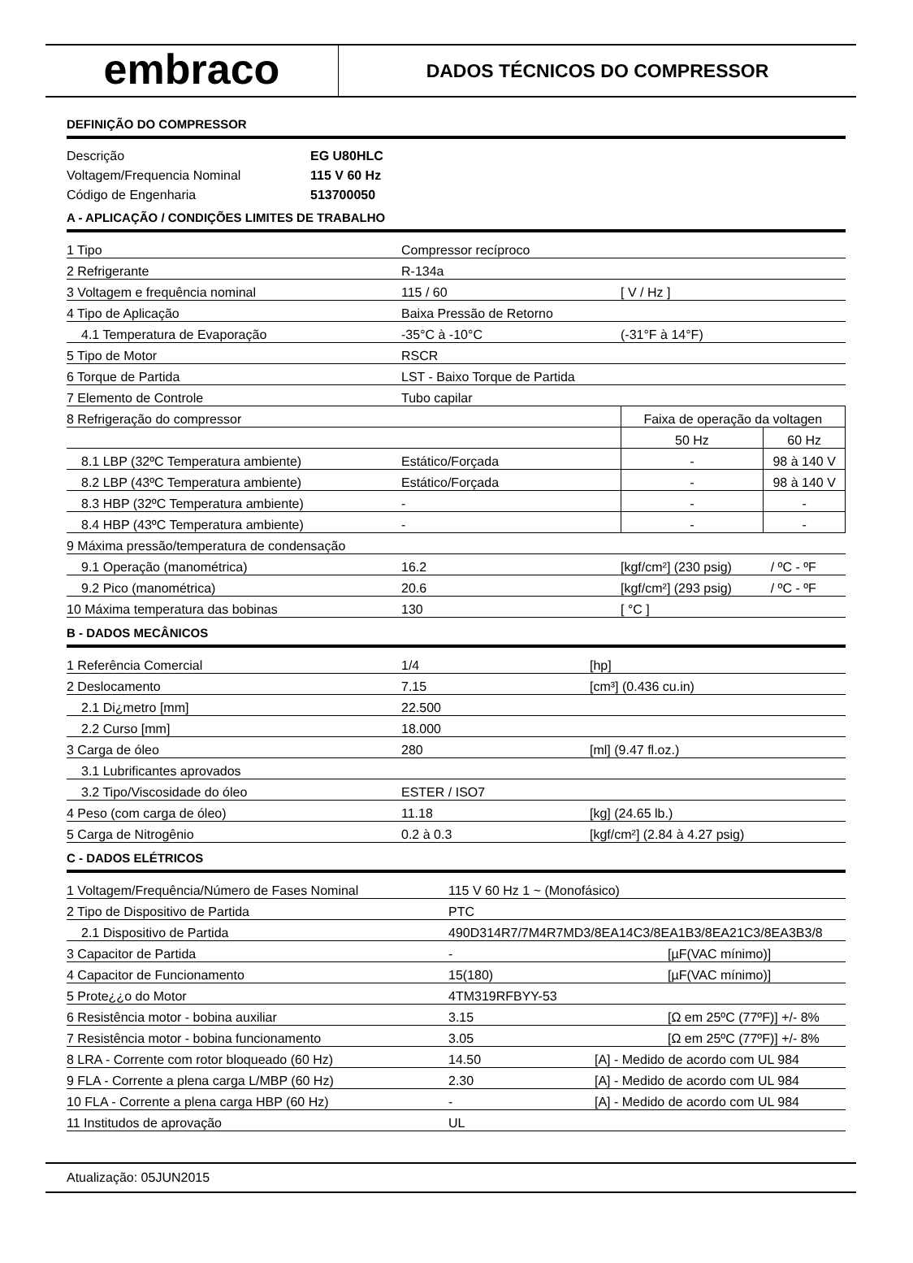embraco
DADOS TÉCNICOS DO COMPRESSOR
DEFINIÇÃO DO COMPRESSOR
| Descrição | EG U80HLC |
| Voltagem/Frequencia Nominal | 115 V 60 Hz |
| Código de Engenharia | 513700050 |
A - APLICAÇÃO / CONDIÇÕES LIMITES DE TRABALHO
| 1 Tipo | Compressor recíproco | | |
| 2 Refrigerante | R-134a | | |
| 3 Voltagem e frequência nominal | 115 / 60 | [ V / Hz ] | |
| 4 Tipo de Aplicação | Baixa Pressão de Retorno | | |
| 4.1 Temperatura de Evaporação | -35°C à -10°C | (-31°F à 14°F) | |
| 5 Tipo de Motor | RSCR | | |
| 6 Torque de Partida | LST - Baixo Torque de Partida | | |
| 7 Elemento de Controle | Tubo capilar | | |
| 8 Refrigeração do compressor | | Faixa de operação da voltagen | |
| | | 50 Hz | 60 Hz |
| 8.1 LBP (32ºC Temperatura ambiente) | Estático/Forçada | - | 98 à 140 V |
| 8.2 LBP (43ºC Temperatura ambiente) | Estático/Forçada | - | 98 à 140 V |
| 8.3 HBP (32ºC Temperatura ambiente) | - | - | - |
| 8.4 HBP (43ºC Temperatura ambiente) | - | - | - |
| 9 Máxima pressão/temperatura de condensação | | | |
| 9.1 Operação (manométrica) | 16.2 | [kgf/cm²] (230 psig) | / ºC - ºF |
| 9.2 Pico (manométrica) | 20.6 | [kgf/cm²] (293 psig) | / ºC - ºF |
| 10 Máxima temperatura das bobinas | 130 | [ °C ] | |
B - DADOS MECÂNICOS
| 1 Referência Comercial | 1/4 | [hp] |
| 2 Deslocamento | 7.15 | [cm³] (0.436 cu.in) |
| 2.1 Di¿metro [mm] | 22.500 | |
| 2.2 Curso [mm] | 18.000 | |
| 3 Carga de óleo | 280 | [ml] (9.47 fl.oz.) |
| 3.1 Lubrificantes aprovados | | |
| 3.2 Tipo/Viscosidade do óleo | ESTER / ISO7 | |
| 4 Peso (com carga de óleo) | 11.18 | [kg] (24.65 lb.) |
| 5 Carga de Nitrogênio | 0.2 à 0.3 | [kgf/cm²] (2.84 à 4.27 psig) |
C - DADOS ELÉTRICOS
| 1 Voltagem/Frequência/Número de Fases Nominal | 115 V 60 Hz 1 ~ (Monofásico) | |
| 2 Tipo de Dispositivo de Partida | PTC | |
| 2.1 Dispositivo de Partida | 490D314R7/7M4R7MD3/8EA14C3/8EA1B3/8EA21C3/8EA3B3/8 | |
| 3 Capacitor de Partida | - | [µF(VAC mínimo)] |
| 4 Capacitor de Funcionamento | 15(180) | [µF(VAC mínimo)] |
| 5 Prote¿¿o do Motor | 4TM319RFBYY-53 | |
| 6 Resistência motor - bobina auxiliar | 3.15 | [Ω em 25ºC (77ºF)] +/- 8% |
| 7 Resistência motor - bobina funcionamento | 3.05 | [Ω em 25ºC (77ºF)] +/- 8% |
| 8 LRA - Corrente com rotor bloqueado (60 Hz) | 14.50 | [A] - Medido de acordo com UL 984 |
| 9 FLA - Corrente a plena carga L/MBP (60 Hz) | 2.30 | [A] - Medido de acordo com UL 984 |
| 10 FLA - Corrente a plena carga HBP (60 Hz) | - | [A] - Medido de acordo com UL 984 |
| 11 Institudos de aprovação | UL | |
Atualização: 05JUN2015